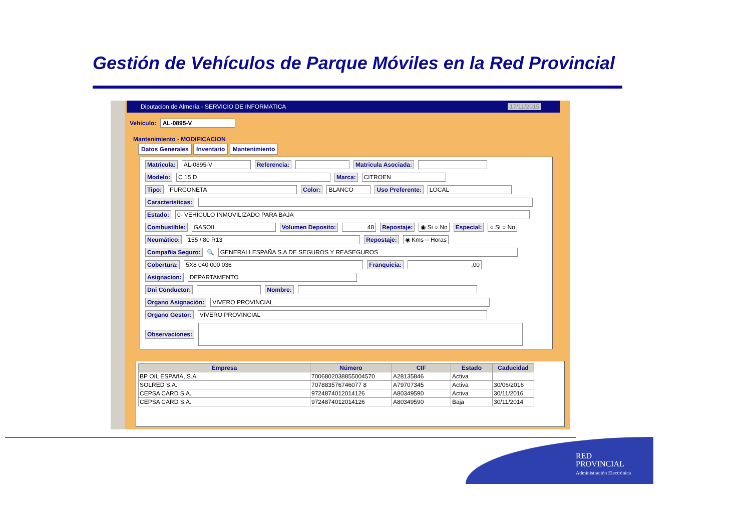Gestión de Vehículos de Parque Móviles en la Red Provincial
Diputacion de Almería - SERVICIO DE INFORMATICA 17/11/2015
Vehículo: AL-0895-V
Mantenimiento - MODIFICACION
Datos Generales Inventario Mantenimiento
Matricula: AL-0895-V Referencia: Matricula Asociada:
Modelo: C 15 D Marca: CITROEN
Tipo: FURGONETA Color: BLANCO Uso Preferente: LOCAL
Caracteristicas:
Estado: 0- VEHÍCULO INMOVILIZADO PARA BAJA
Combustible: GASOIL Volumen Deposito: 48 Repostaje: ◉ Si ○ No Especial: ○ Si ○ No
Neumático: 155 / 80 R13 Repostaje: ◉ Kms ○ Horas
Compañia Seguro: 🔍 GENERALI ESPAÑA S.A DE SEGUROS Y REASEGUROS
Cobertura: 5X8 040 000 036 Franquicia:,00
Asignacion: DEPARTAMENTO
Dni Conductor: Nombre:
Organo Asignación: VIVERO PROVINCIAL
Organo Gestor: VIVERO PROVINCIAL
Observaciones:
| Empresa | Número | CIF | Estado | Caducidad |
| --- | --- | --- | --- | --- |
| BP OIL ESPAñA, S.A. | 7006802038855004570 | A28135846 | Activa | |
| SOLRED S.A. | 707883576746077 8 | A79707345 | Activa | 30/06/2016 |
| CEPSA CARD S.A. | 9724874012014126 | A80349590 | Activa | 30/11/2016 |
| CEPSA CARD S.A. | 9724874012014126 | A80349590 | Baja | 30/11/2014 |
RED
PROVINCIAL
Administración Electrónica